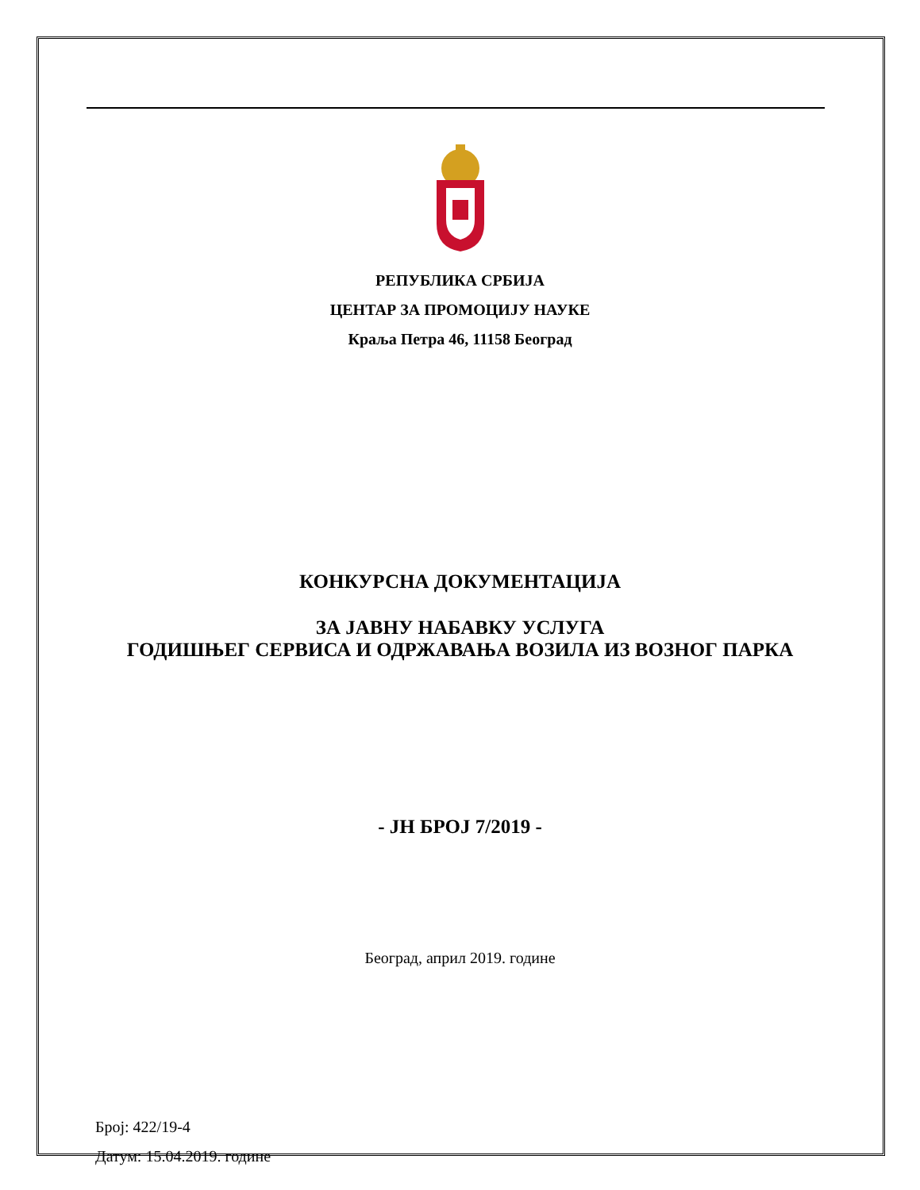РЕПУБЛИКА СРБИЈА
ЦЕНТАР ЗА ПРОМОЦИЈУ НАУКЕ
Краља Петра 46, 11158 Београд
КОНКУРСНА ДОКУМЕНТАЦИЈА
ЗА ЈАВНУ НАБАВКУ УСЛУГА
ГОДИШЊЕГ СЕРВИСА И ОДРЖАВАЊА ВОЗИЛА ИЗ ВОЗНОГ ПАРКА
- ЈН БРОЈ 7/2019 -
Београд, април 2019. године
Број: 422/19-4
Датум: 15.04.2019. године